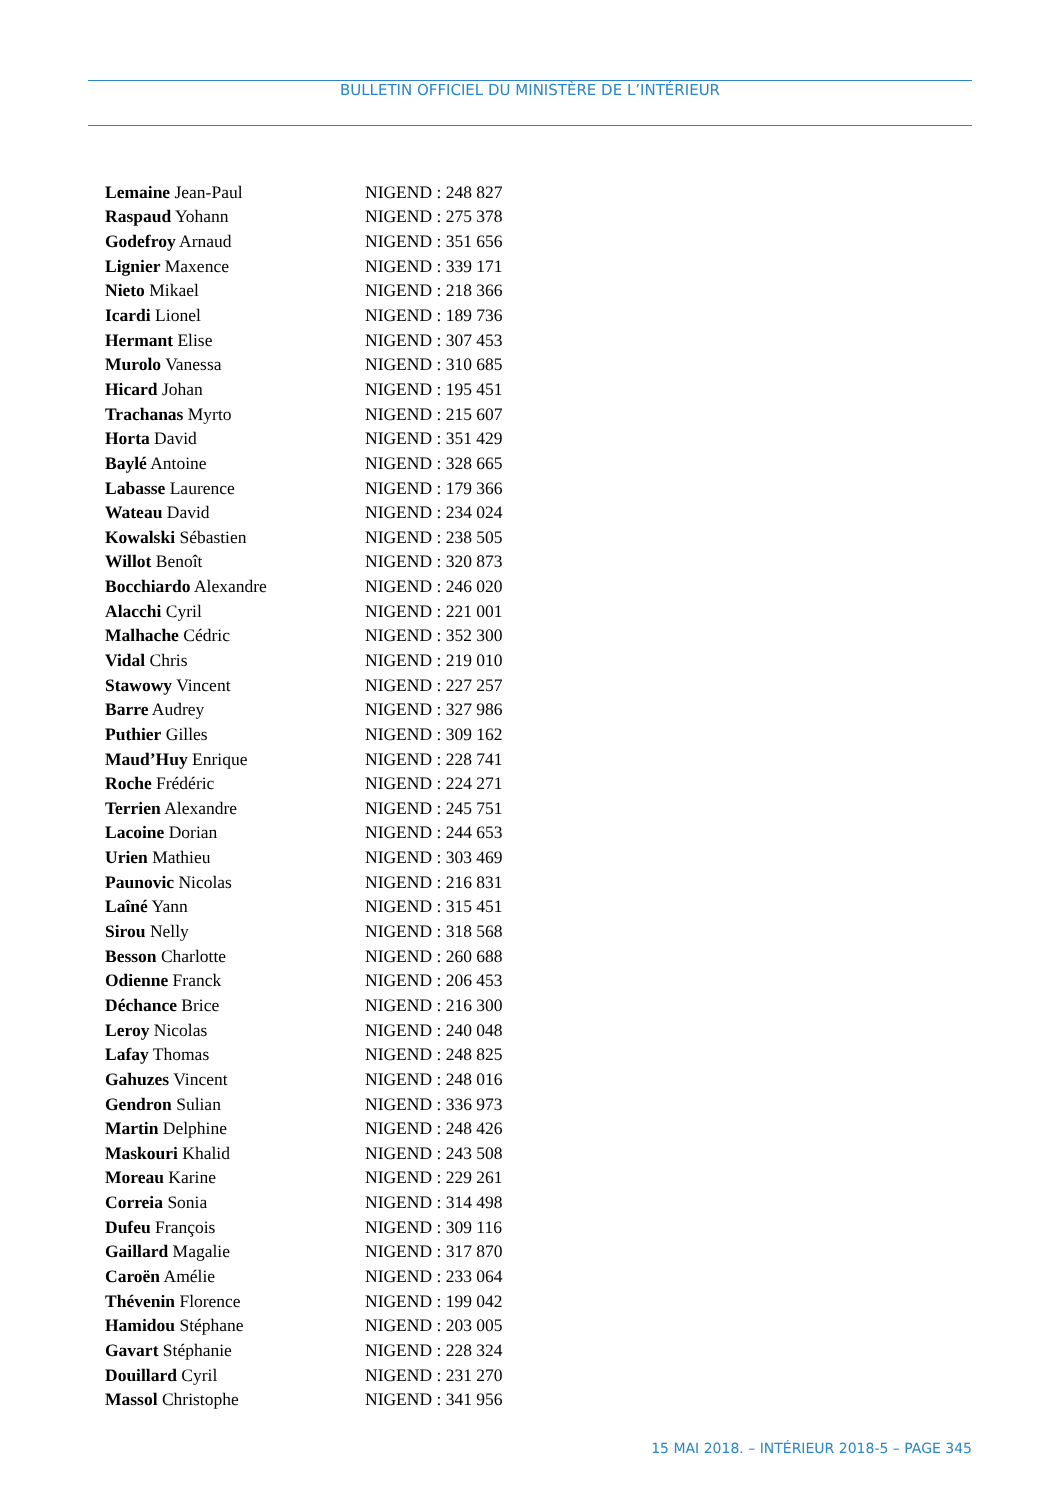BULLETIN OFFICIEL DU MINISTÈRE DE L’INTÉRIEUR
| Lemaine Jean-Paul | NIGEND : 248 827 |
| Raspaud Yohann | NIGEND : 275 378 |
| Godefroy Arnaud | NIGEND : 351 656 |
| Lignier Maxence | NIGEND : 339 171 |
| Nieto Mikael | NIGEND : 218 366 |
| Icardi Lionel | NIGEND : 189 736 |
| Hermant Elise | NIGEND : 307 453 |
| Murolo Vanessa | NIGEND : 310 685 |
| Hicard Johan | NIGEND : 195 451 |
| Trachanas Myrto | NIGEND : 215 607 |
| Horta David | NIGEND : 351 429 |
| Baylé Antoine | NIGEND : 328 665 |
| Labasse Laurence | NIGEND : 179 366 |
| Wateau David | NIGEND : 234 024 |
| Kowalski Sébastien | NIGEND : 238 505 |
| Willot Benoît | NIGEND : 320 873 |
| Bocchiardo Alexandre | NIGEND : 246 020 |
| Alacchi Cyril | NIGEND : 221 001 |
| Malhache Cédric | NIGEND : 352 300 |
| Vidal Chris | NIGEND : 219 010 |
| Stawowy Vincent | NIGEND : 227 257 |
| Barre Audrey | NIGEND : 327 986 |
| Puthier Gilles | NIGEND : 309 162 |
| Maud’Huy Enrique | NIGEND : 228 741 |
| Roche Frédéric | NIGEND : 224 271 |
| Terrien Alexandre | NIGEND : 245 751 |
| Lacoine Dorian | NIGEND : 244 653 |
| Urien Mathieu | NIGEND : 303 469 |
| Paunovic Nicolas | NIGEND : 216 831 |
| Laîné Yann | NIGEND : 315 451 |
| Sirou Nelly | NIGEND : 318 568 |
| Besson Charlotte | NIGEND : 260 688 |
| Odienne Franck | NIGEND : 206 453 |
| Déchance Brice | NIGEND : 216 300 |
| Leroy Nicolas | NIGEND : 240 048 |
| Lafay Thomas | NIGEND : 248 825 |
| Gahuzes Vincent | NIGEND : 248 016 |
| Gendron Sulian | NIGEND : 336 973 |
| Martin Delphine | NIGEND : 248 426 |
| Maskouri Khalid | NIGEND : 243 508 |
| Moreau Karine | NIGEND : 229 261 |
| Correia Sonia | NIGEND : 314 498 |
| Dufeu François | NIGEND : 309 116 |
| Gaillard Magalie | NIGEND : 317 870 |
| Caroën Amélie | NIGEND : 233 064 |
| Thévenin Florence | NIGEND : 199 042 |
| Hamidou Stéphane | NIGEND : 203 005 |
| Gavart Stéphanie | NIGEND : 228 324 |
| Douillard Cyril | NIGEND : 231 270 |
| Massol Christophe | NIGEND : 341 956 |
15 MAI 2018. – INTÉRIEUR 2018-5 – PAGE 345